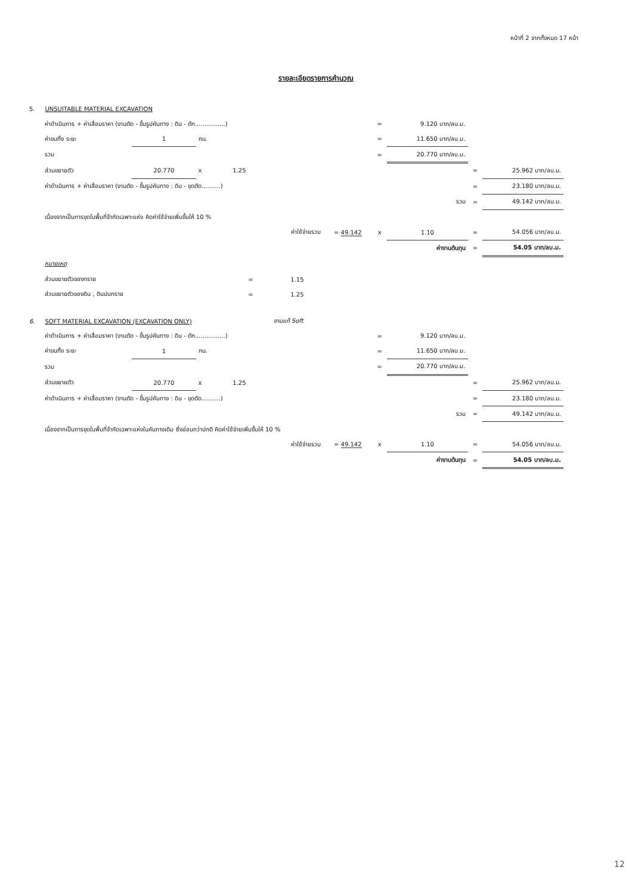หน้าที่ 2 จากทั้งหมด 17 หน้า
รายละเอียดรายการคำนวณ
| 5. | UNSUITABLE MATERIAL EXCAVATION | | | | | | | | | |
| | ค่าดำเนินการ + ค่าเสื่อมราคา (งานตัด - ขึ้นรูปคันทาง : ดิน - ตัก................) | | | | | | = | 9.120 บาท/ลบ.ม. | | |
| | ค่าขนทิ้ง ระยะ | 1 | กม. | | | | = | 11.650 บาท/ลบ.ม. | | |
| | รวม | | | | | | = | 20.770 บาท/ลบ.ม. | | |
| | ส่วนขยายตัว | 20.770 | x | 1.25 | | | | | = | 25.962 บาท/ลบ.ม. |
| | ค่าดำเนินการ + ค่าเสื่อมราคา (งานตัด - ขึ้นรูปคันทาง : ดิน - ขุดตัด..........) | | | | | | | | = | 23.180 บาท/ลบ.ม. |
| | | | | | | | | รวม | = | 49.142 บาท/ลบ.ม. |
| | เนื่องจากเป็นการขุดในพื้นที่จำกัดเฉพาะแห่ง คิดค่าใช้จ่ายเพิ่มขึ้นให้ 10 % | | | | | | | | | |
| | | | | | ค่าใช้จ่ายรวม | = 49.142 | x | 1.10 | = | 54.056 บาท/ลบ.ม. |
| | | | | | | | | ค่างานต้นทุน | = | 54.05 บาท/ลบ.ม. |
| | หมายเหตุ | | | | | | | | | |
| | ส่วนขยายตัวของทราย | | | = | 1.15 | | | | | |
| | ส่วนขยายตัวของดิน , ดินปนทราย | | | = | 1.25 | | | | | |
| 6. | SOFT MATERIAL EXCAVATION (EXCAVATION ONLY) | | | | งานแก้ Soft | | | | | |
| | ค่าดำเนินการ + ค่าเสื่อมราคา (งานตัด - ขึ้นรูปคันทาง : ดิน - ตัก................) | | | | | | = | 9.120 บาท/ลบ.ม. | | |
| | ค่าขนทิ้ง ระยะ | 1 | กม. | | | | = | 11.650 บาท/ลบ.ม. | | |
| | รวม | | | | | | = | 20.770 บาท/ลบ.ม. | | |
| | ส่วนขยายตัว | 20.770 | x | 1.25 | | | | | = | 25.962 บาท/ลบ.ม. |
| | ค่าดำเนินการ + ค่าเสื่อมราคา (งานตัด - ขึ้นรูปคันทาง : ดิน - ขุดตัด..........) | | | | | | | | = | 23.180 บาท/ลบ.ม. |
| | | | | | | | | รวม | = | 49.142 บาท/ลบ.ม. |
| | เนื่องจากเป็นการขุดในพื้นที่จำกัดเฉพาะแห่งในคันทางเดิม ซึ่งอ่อนกว่าปกติ คิดค่าใช้จ่ายเพิ่มขึ้นให้ 10 % | | | | | | | | | |
| | | | | | ค่าใช้จ่ายรวม | = 49.142 | x | 1.10 | = | 54.056 บาท/ลบ.ม. |
| | | | | | | | | ค่างานต้นทุน | = | 54.05 บาท/ลบ.ม. |
12